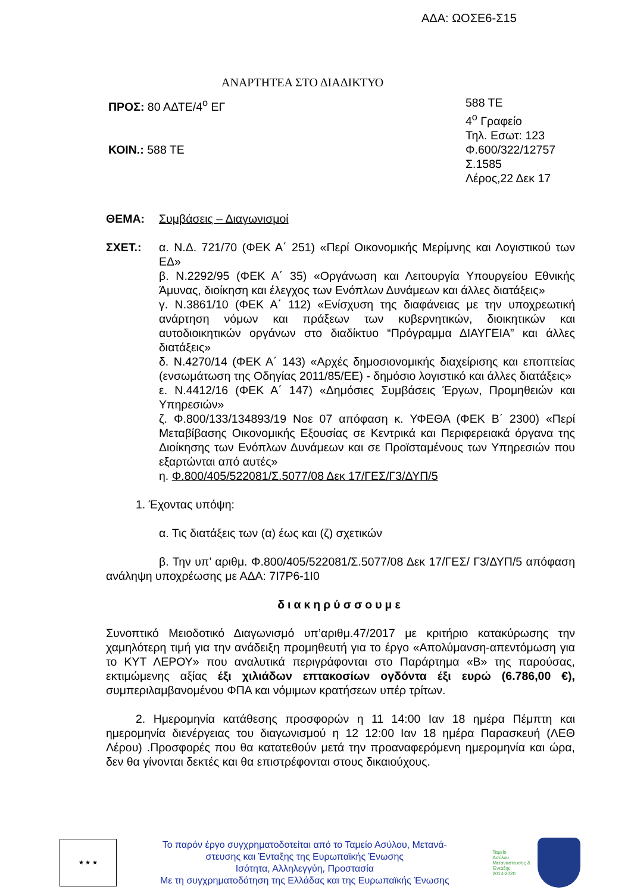ΑΔΑ: ΩΟΣΕ6-Σ15
ΑΝΑΡΤΗΤΕΑ ΣΤΟ ΔΙΑΔΙΚΤΥΟ
ΠΡΟΣ: 80 ΑΔΤΕ/4<sup>ο</sup> ΕΓ
ΚΟΙΝ.: 588 ΤΕ
588 ΤΕ
4<sup>ο</sup> Γραφείο
Τηλ. Εσωτ: 123
Φ.600/322/12757
Σ.1585
Λέρος,22 Δεκ 17
ΘΕΜΑ: Συμβάσεις – Διαγωνισμοί
ΣΧΕΤ.: α. Ν.Δ. 721/70 (ΦΕΚ Α΄ 251) «Περί Οικονομικής Μερίμνης και Λογιστικού των ΕΔ»
β. Ν.2292/95 (ΦΕΚ Α΄ 35) «Οργάνωση και Λειτουργία Υπουργείου Εθνικής Άμυνας, διοίκηση και έλεγχος των Ενόπλων Δυνάμεων και άλλες διατάξεις»
γ. Ν.3861/10 (ΦΕΚ Α΄ 112) «Ενίσχυση της διαφάνειας με την υποχρεωτική ανάρτηση νόμων και πράξεων των κυβερνητικών, διοικητικών και αυτοδιοικητικών οργάνων στο διαδίκτυο “Πρόγραμμα ΔΙΑΥΓΕΙΑ” και άλλες διατάξεις»
δ. Ν.4270/14 (ΦΕΚ Α΄ 143) «Αρχές δημοσιονομικής διαχείρισης και εποπτείας (ενσωμάτωση της Οδηγίας 2011/85/ΕΕ) - δημόσιο λογιστικό και άλλες διατάξεις»
ε. Ν.4412/16 (ΦΕΚ Α΄ 147) «Δημόσιες Συμβάσεις Έργων, Προμηθειών και Υπηρεσιών»
ζ. Φ.800/133/134893/19 Νοε 07 απόφαση κ. ΥΦΕΘΑ (ΦΕΚ Β΄ 2300) «Περί Μεταβίβασης Οικονομικής Εξουσίας σε Κεντρικά και Περιφερειακά όργανα της Διοίκησης των Ενόπλων Δυνάμεων και σε Προϊσταμένους των Υπηρεσιών που εξαρτώνται από αυτές»
η. Φ.800/405/522081/Σ.5077/08 Δεκ 17/ΓΕΣ/Γ3/ΔΥΠ/5
1. Έχοντας υπόψη:
α. Τις διατάξεις των (α) έως και (ζ) σχετικών
β. Την υπ’ αριθμ. Φ.800/405/522081/Σ.5077/08 Δεκ 17/ΓΕΣ/ Γ3/ΔΥΠ/5 απόφαση ανάληψη υποχρέωσης με ΑΔΑ: 7Ι7Ρ6-1Ι0
διακηρύσσουμε
Συνοπτικό Μειοδοτικό Διαγωνισμό υπ’αριθμ.47/2017 με κριτήριο κατακύρωσης την χαμηλότερη τιμή για την ανάδειξη προμηθευτή για το έργο «Απολύμανση-απεντόμωση για το ΚΥΤ ΛΕΡΟΥ» που αναλυτικά περιγράφονται στο Παράρτημα «Β» της παρούσας, εκτιμώμενης αξίας έξι χιλιάδων επτακοσίων ογδόντα έξι ευρώ (6.786,00 €), συμπεριλαμβανομένου ΦΠΑ και νόμιμων κρατήσεων υπέρ τρίτων.
2. Ημερομηνία κατάθεσης προσφορών η 11 14:00 Ιαν 18 ημέρα Πέμπτη και ημερομηνία διενέργειας του διαγωνισμού η 12 12:00 Ιαν 18 ημέρα Παρασκευή (ΛΕΘ Λέρου) .Προσφορές που θα κατατεθούν μετά την προαναφερόμενη ημερομηνία και ώρα, δεν θα γίνονται δεκτές και θα επιστρέφονται στους δικαιούχους.
★ ★ ★
Το παρόν έργο συγχρηματοδοτείται από το Ταμείο Ασύλου, Μετανά-
στευσης και Ένταξης της Ευρωπαϊκής Ένωσης
Ισότητα, Αλληλεγγύη, Προστασία
Με τη συγχρηματοδότηση της Ελλάδας και της Ευρωπαϊκής Ένωσης
Ταμείο
Ασύλου
Μετανάστευσης &
Ένταξης
2014-2020